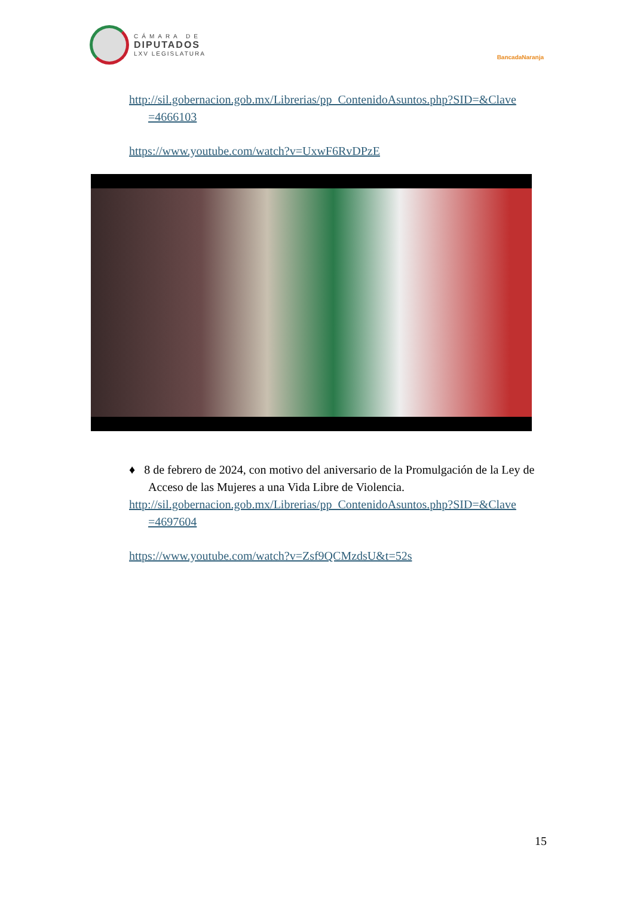CÁMARA DE
DIPUTADOS
LXV LEGISLATURA
BancadaNaranja
http://sil.gobernacion.gob.mx/Librerias/pp_ContenidoAsuntos.php?SID=&Clave =4666103
https://www.youtube.com/watch?v=UxwF6RvDPzE
♦ 8 de febrero de 2024, con motivo del aniversario de la Promulgación de la Ley de Acceso de las Mujeres a una Vida Libre de Violencia.
http://sil.gobernacion.gob.mx/Librerias/pp_ContenidoAsuntos.php?SID=&Clave =4697604
https://www.youtube.com/watch?v=Zsf9QCMzdsU&t=52s
15